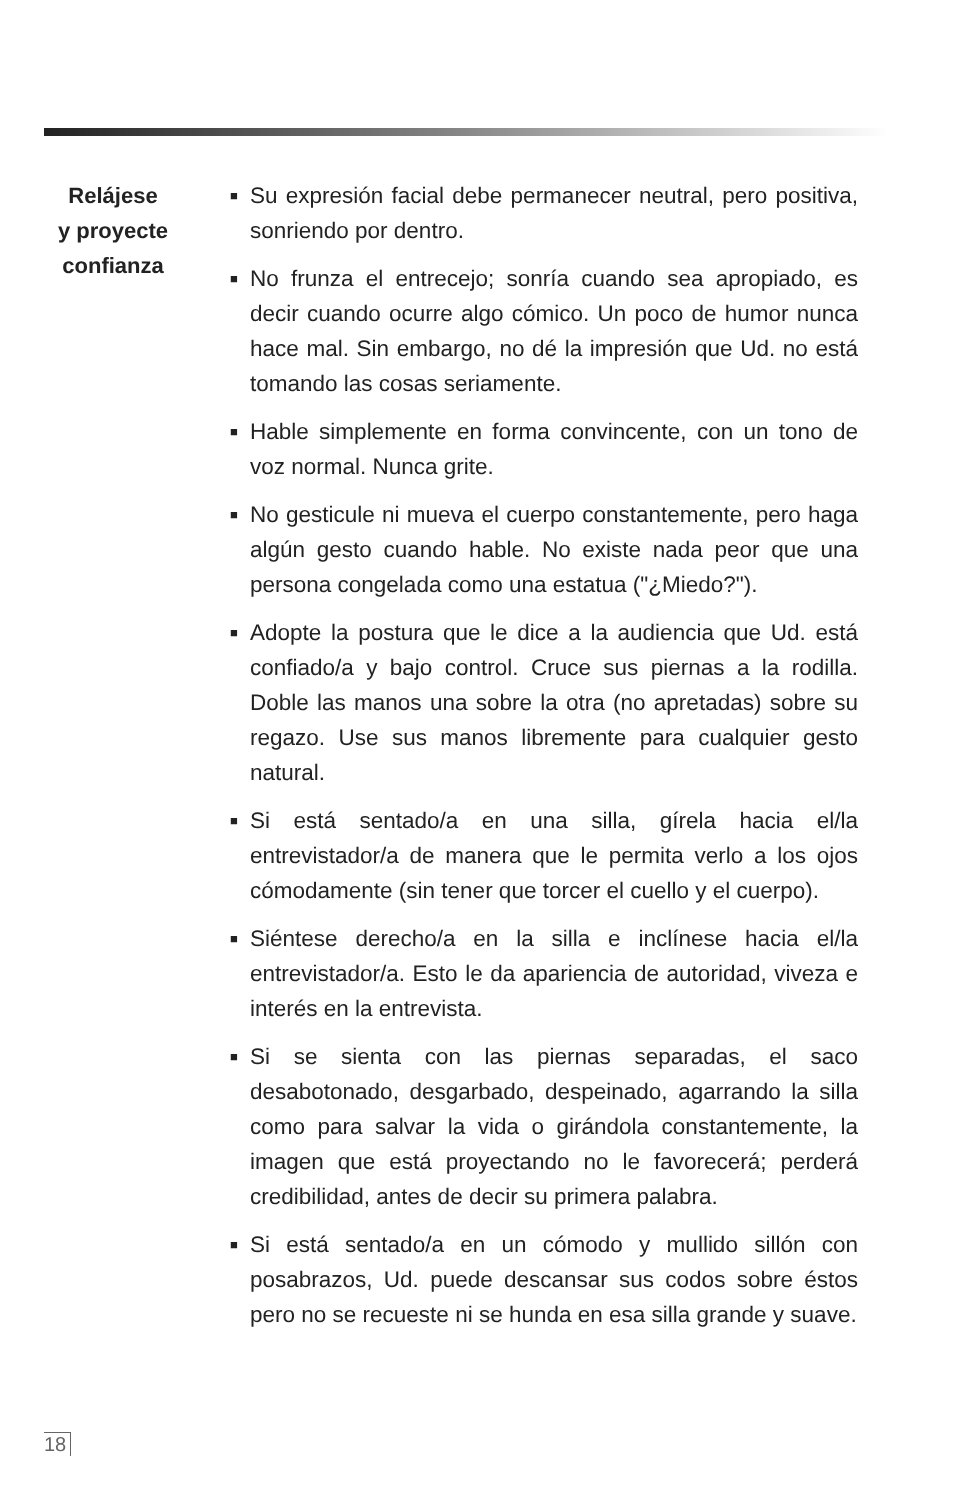Relájese
y proyecte
confianza
■ Su expresión facial debe permanecer neutral, pero positiva, sonriendo por dentro.
■ No frunza el entrecejo; sonría cuando sea apropiado, es decir cuando ocurre algo cómico. Un poco de humor nunca hace mal. Sin embargo, no dé la impresión que Ud. no está tomando las cosas seriamente.
■ Hable simplemente en forma convincente, con un tono de voz normal. Nunca grite.
■ No gesticule ni mueva el cuerpo constantemente, pero haga algún gesto cuando hable. No existe nada peor que una persona congelada como una estatua ("¿Miedo?").
■ Adopte la postura que le dice a la audiencia que Ud. está confiado/a y bajo control. Cruce sus piernas a la rodilla. Doble las manos una sobre la otra (no apretadas) sobre su regazo. Use sus manos libremente para cualquier gesto natural.
■ Si está sentado/a en una silla, gírela hacia el/la entrevistador/a de manera que le permita verlo a los ojos cómodamente (sin tener que torcer el cuello y el cuerpo).
■ Siéntese derecho/a en la silla e inclínese hacia el/la entrevistador/a. Esto le da apariencia de autoridad, viveza e interés en la entrevista.
■ Si se sienta con las piernas separadas, el saco desabotonado, desgarbado, despeinado, agarrando la silla como para salvar la vida o girándola constantemente, la imagen que está proyectando no le favorecerá; perderá credibilidad, antes de decir su primera palabra.
■ Si está sentado/a en un cómodo y mullido sillón con posabrazos, Ud. puede descansar sus codos sobre éstos pero no se recueste ni se hunda en esa silla grande y suave.
18